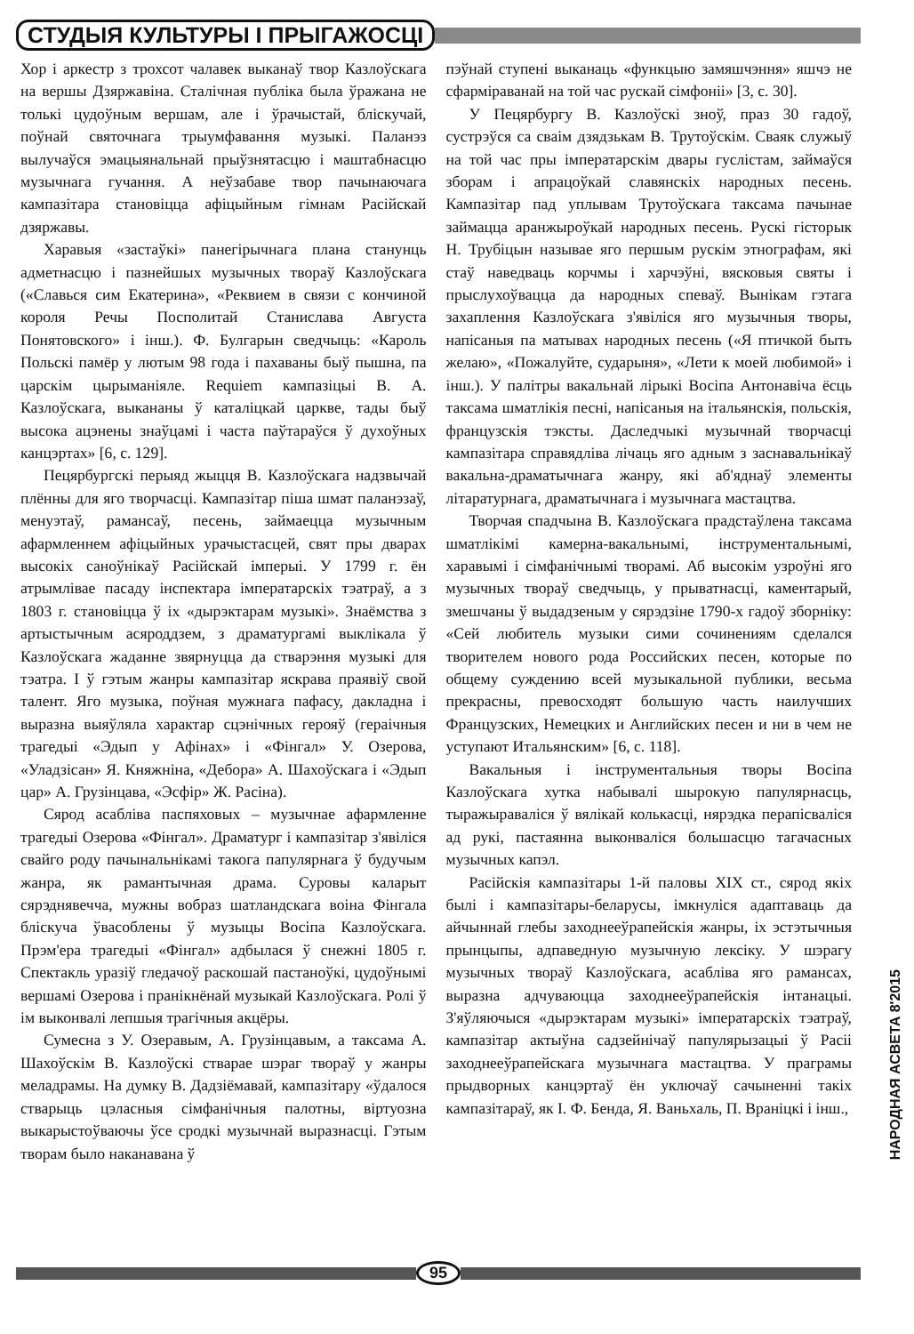СТУДЫЯ КУЛЬТУРЫ І ПРЫГАЖОСЦІ
Хор і аркестр з трохсот чалавек выканаў твор Казлоўскага на вершы Дзяржавіна. Сталічная публіка была ўражана не толькі цудоўным вершам, але і ўрачыстай, бліскучай, поўнай святочнага трыумфавання музыкі. Паланэз вылучаўся эмацыянальнай прыўзнятасцю і маштабнасцю музычнага гучання. А неўзабаве твор пачынаючага кампазітара становіцца афіцыйным гімнам Расійскай дзяржавы.
Харавыя «застаўкі» панегірычнага плана станунць адметнасцю і пазнейшых музычных твораў Казлоўскага («Славься сим Екатерина», «Реквием в связи с кончиной короля Речы Посполитай Станислава Августа Понятовского» і інш.). Ф. Булгарын сведчыць: «Кароль Польскі памёр у лютым 98 года і пахаваны быў пышна, па царскім цырыманіяле. Requiem кампазіцыі В. А. Казлоўскага, выкананы ў каталіцкай царкве, тады быў высока ацэнены знаўцамі і часта паўтараўся ў духоўных канцэртах» [6, с. 129].
Пецярбургскі перыяд жыцця В. Казлоўскага надзвычай плённы для яго творчасці. Кампазітар піша шмат паланэзаў, менуэтаў, рамансаў, песень, займаецца музычным афармленнем афіцыйных урачыстасцей, свят пры дварах высокіх саноўнікаў Расійскай імперыі. У 1799 г. ён атрымлівае пасаду інспектара імператарскіх тэатраў, а з 1803 г. становіцца ў іх «дырэктарам музыкі». Знаёмства з артыстычным асяроддзем, з драматургамі выклікала ў Казлоўскага жаданне звярнуцца да стварэння музыкі для тэатра. І ў гэтым жанры кампазітар яскрава праявіў свой талент. Яго музыка, поўная мужнага пафасу, дакладна і выразна выяўляла характар сцэнічных герояў (гераічныя трагедыі «Эдып у Афінах» і «Фінгал» У. Озерова, «Уладзісан» Я. Княжніна, «Дебора» А. Шахоўскага і «Эдып цар» А. Грузінцава, «Эсфір» Ж. Расіна).
Сярод асабліва паспяховых – музычнае афармленне трагедыі Озерова «Фінгал». Драматург і кампазітар з'явіліся свайго роду пачынальнікамі такога папулярнага ў будучым жанра, як рамантычная драма. Суровы каларыт сярэднявечча, мужны вобраз шатландскага воіна Фінгала бліскуча ўвасоблены ў музыцы Восіпа Казлоўскага. Прэм'ера трагедыі «Фінгал» адбылася ў снежні 1805 г. Спектакль уразіў гледачоў раскошай пастаноўкі, цудоўнымі вершамі Озерова і пранікнёнай музыкай Казлоўскага. Ролі ў ім выконвалі лепшыя трагічныя акцёры.
Сумесна з У. Озеравым, А. Грузінцавым, а таксама А. Шахоўскім В. Казлоўскі стварае шэраг твораў у жанры меладрамы. На думку В. Дадзіёмавай, кампазітару «ўдалося стварыць цэласныя сімфанічныя палотны, віртуозна выкарыстоўваючы ўсе сродкі музычнай выразнасці. Гэтым творам было наканавана ў
пэўнай ступені выканаць «функцыю замяшчэння» яшчэ не сфарміраванай на той час рускай сімфоніі» [3, с. 30].
У Пецярбургу В. Казлоўскі зноў, праз 30 гадоў, сустрэўся са сваім дзядзькам В. Трутоўскім. Сваяк служыў на той час пры імператарскім двары гуслістам, займаўся зборам і апрацоўкай славянскіх народных песень. Кампазітар пад уплывам Трутоўскага таксама пачынае займацца аранжыроўкай народных песень. Рускі гісторык Н. Трубіцын называе яго першым рускім этнографам, які стаў наведваць корчмы і харчэўні, вясковыя святы і прыслухоўвацца да народных спеваў. Вынікам гэтага захаплення Казлоўскага з'явіліся яго музычныя творы, напісаныя па матывах народных песень («Я птичкой быть желаю», «Пожалуйте, сударыня», «Лети к моей любимой» і інш.). У палітры вакальнай лірыкі Восіпа Антонавіча ёсць таксама шматлікія песні, напісаныя на італьянскія, польскія, французскія тэксты. Даследчыкі музычнай творчасці кампазітара справядліва лічаць яго адным з заснавальнікаў вакальна-драматычнага жанру, які аб'яднаў элементы літаратурнага, драматычнага і музычнага мастацтва.
Творчая спадчына В. Казлоўскага прадстаўлена таксама шматлікімі камерна-вакальнымі, інструментальнымі, харавымі і сімфанічнымі творамі. Аб высокім узроўні яго музычных твораў сведчыць, у прыватнасці, каментарый, змешчаны ў выдадзеным у сярэдзіне 1790-х гадоў зборніку: «Сей любитель музыки сими сочинениям сделался творителем нового рода Российских песен, которые по общему суждению всей музыкальной публики, весьма прекрасны, превосходят большую часть наилучших Французских, Немецких и Английских песен и ни в чем не уступают Итальянским» [6, с. 118].
Вакальныя і інструментальныя творы Восіпа Казлоўскага хутка набывалі шырокую папулярнасць, тыражыраваліся ў вялікай колькасці, нярэдка перапісваліся ад рукі, пастаянна выконваліся большасцю тагачасных музычных капэл.
Расійскія кампазітары 1-й паловы XIX ст., сярод якіх былі і кампазітары-беларусы, імкнуліся адаптаваць да айчыннай глебы заходнееўрапейскія жанры, іх эстэтычныя прынцыпы, адпаведную музычную лексіку. У шэрагу музычных твораў Казлоўскага, асабліва яго рамансах, выразна адчуваюцца заходнееўрапейскія інтанацыі. З'яўляючыся «дырэктарам музыкі» імператарскіх тэатраў, кампазітар актыўна садзейнічаў папулярызацыі ў Расіі заходнееўрапейскага музычнага мастацтва. У праграмы прыдворных канцэртаў ён уключаў сачыненні такіх кампазітараў, як І. Ф. Бенда, Я. Ваньхаль, П. Враніцкі і інш.,
НАРОДНАЯ АСВЕТА 8'2015
95